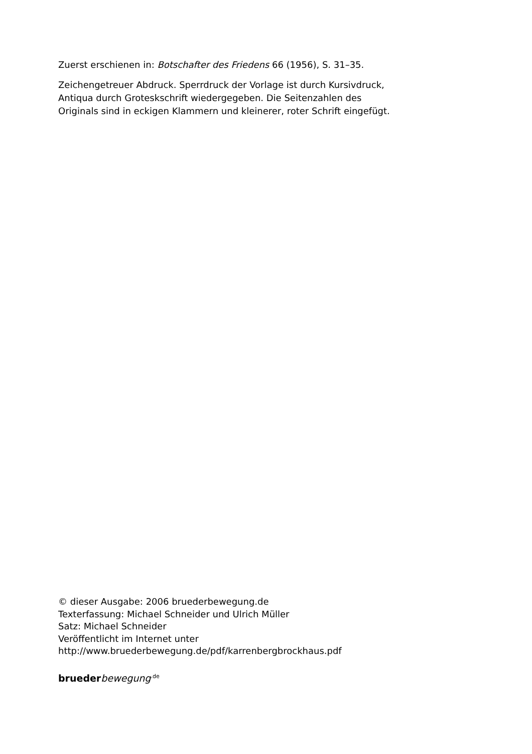Zuerst erschienen in: Botschafter des Friedens 66 (1956), S. 31–35.
Zeichengetreuer Abdruck. Sperrdruck der Vorlage ist durch Kursivdruck,
Antiqua durch Groteskschrift wiedergegeben. Die Seitenzahlen des
Originals sind in eckigen Klammern und kleinerer, roter Schrift eingefügt.
© dieser Ausgabe: 2006 bruederbewegung.de
Texterfassung: Michael Schneider und Ulrich Müller
Satz: Michael Schneider
Veröffentlicht im Internet unter
http://www.bruederbewegung.de/pdf/karrenbergbrockhaus.pdf
brueder bewegung<sup>.de</sup>